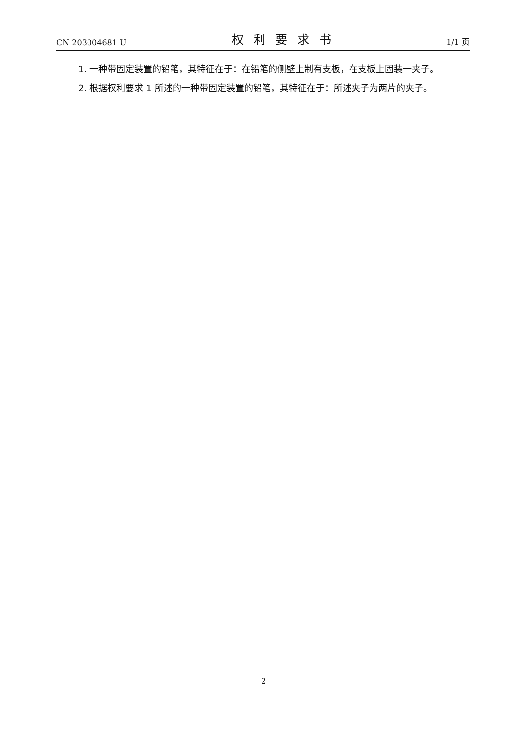CN 203004681 U 权利要求书 1/1 页
1. 一种带固定装置的铅笔，其特征在于：在铅笔的侧壁上制有支板，在支板上固装一夹子。
2. 根据权利要求 1 所述的一种带固定装置的铅笔，其特征在于：所述夹子为两片的夹子。
2